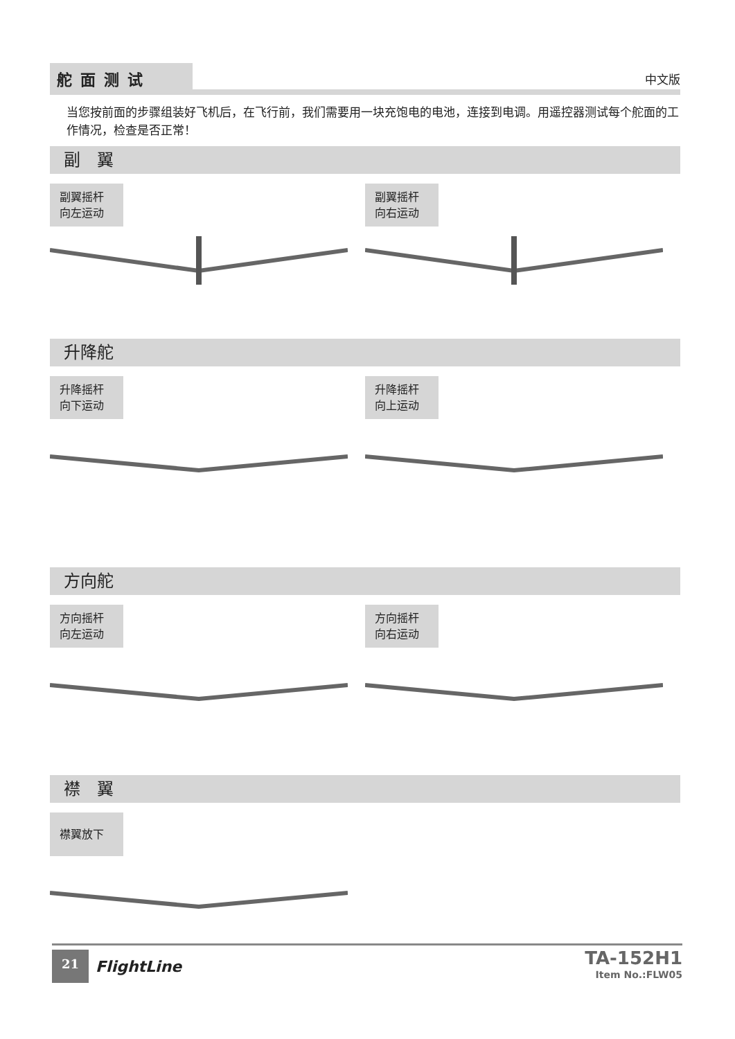舵面测试
中文版
当您按前面的步骤组装好飞机后，在飞行前，我们需要用一块充饱电的电池，连接到电调。用遥控器测试每个舵面的工作情况，检查是否正常！
副　翼
副翼摇杆
向左运动
副翼摇杆
向右运动
升降舵
升降摇杆
向下运动
升降摇杆
向上运动
方向舵
方向摇杆
向左运动
方向摇杆
向右运动
襟　翼
襟翼放下
21 FlightLine
TA-152H1
Item No.:FLW05